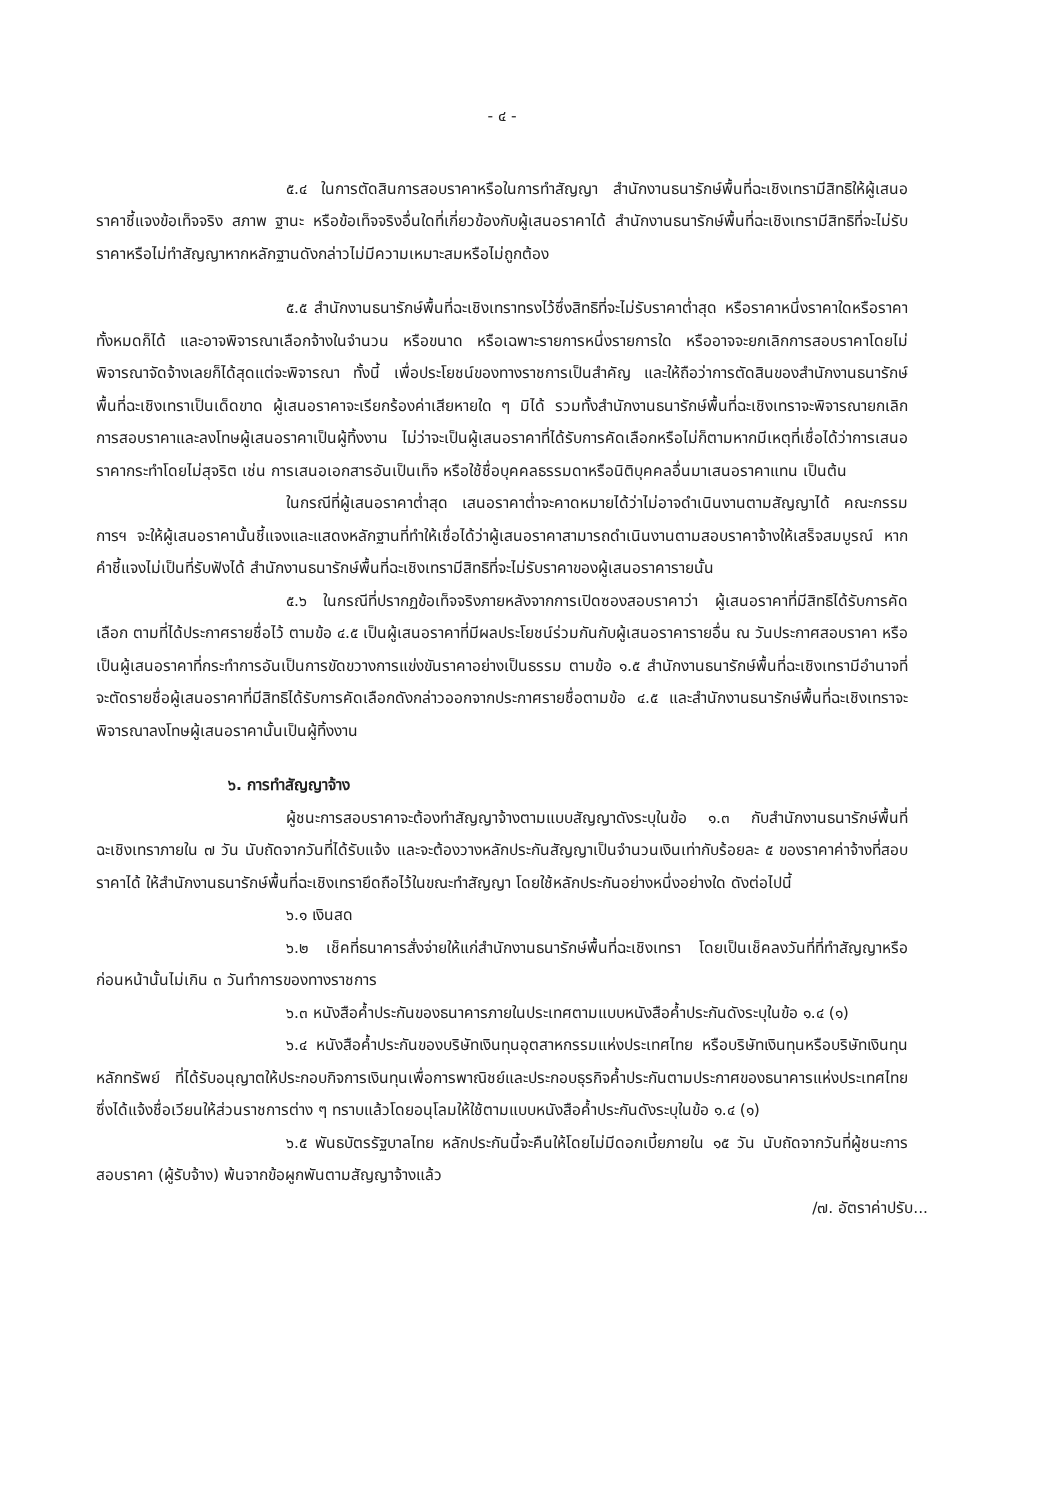- ๔ -
๕.๔ ในการตัดสินการสอบราคาหรือในการทำสัญญา สำนักงานธนารักษ์พื้นที่ฉะเชิงเทรามีสิทธิให้ผู้เสนอราคาชี้แจงข้อเท็จจริง สภาพ ฐานะ หรือข้อเท็จจริงอื่นใดที่เกี่ยวข้องกับผู้เสนอราคาได้ สำนักงานธนารักษ์พื้นที่ฉะเชิงเทรามีสิทธิที่จะไม่รับราคาหรือไม่ทำสัญญาหากหลักฐานดังกล่าวไม่มีความเหมาะสมหรือไม่ถูกต้อง
๕.๕ สำนักงานธนารักษ์พื้นที่ฉะเชิงเทราทรงไว้ซึ่งสิทธิที่จะไม่รับราคาต่ำสุด หรือราคาหนึ่งราคาใดหรือราคาทั้งหมดก็ได้ และอาจพิจารณาเลือกจ้างในจำนวน หรือขนาด หรือเฉพาะรายการหนึ่งรายการใด หรืออาจจะยกเลิกการสอบราคาโดยไม่พิจารณาจัดจ้างเลยก็ได้สุดแต่จะพิจารณา ทั้งนี้ เพื่อประโยชน์ของทางราชการเป็นสำคัญ และให้ถือว่าการตัดสินของสำนักงานธนารักษ์พื้นที่ฉะเชิงเทราเป็นเด็ดขาด ผู้เสนอราคาจะเรียกร้องค่าเสียหายใด ๆ มิได้ รวมทั้งสำนักงานธนารักษ์พื้นที่ฉะเชิงเทราจะพิจารณายกเลิกการสอบราคาและลงโทษผู้เสนอราคาเป็นผู้ทิ้งงาน ไม่ว่าจะเป็นผู้เสนอราคาที่ได้รับการคัดเลือกหรือไม่ก็ตามหากมีเหตุที่เชื่อได้ว่าการเสนอราคากระทำโดยไม่สุจริต เช่น การเสนอเอกสารอันเป็นเท็จ หรือใช้ชื่อบุคคลธรรมดาหรือนิติบุคคลอื่นมาเสนอราคาแทน เป็นต้น
ในกรณีที่ผู้เสนอราคาต่ำสุด เสนอราคาต่ำจะคาดหมายได้ว่าไม่อาจดำเนินงานตามสัญญาได้ คณะกรรมการฯ จะให้ผู้เสนอราคานั้นชี้แจงและแสดงหลักฐานที่ทำให้เชื่อได้ว่าผู้เสนอราคาสามารถดำเนินงานตามสอบราคาจ้างให้เสร็จสมบูรณ์ หากคำชี้แจงไม่เป็นที่รับฟังได้ สำนักงานธนารักษ์พื้นที่ฉะเชิงเทรามีสิทธิที่จะไม่รับราคาของผู้เสนอราคารายนั้น
๕.๖ ในกรณีที่ปรากฏข้อเท็จจริงภายหลังจากการเปิดซองสอบราคาว่า ผู้เสนอราคาที่มีสิทธิได้รับการคัดเลือก ตามที่ได้ประกาศรายชื่อไว้ ตามข้อ ๔.๕ เป็นผู้เสนอราคาที่มีผลประโยชน์ร่วมกันกับผู้เสนอราคารายอื่น ณ วันประกาศสอบราคา หรือเป็นผู้เสนอราคาที่กระทำการอันเป็นการขัดขวางการแข่งขันราคาอย่างเป็นธรรม ตามข้อ ๑.๕ สำนักงานธนารักษ์พื้นที่ฉะเชิงเทรามีอำนาจที่จะตัดรายชื่อผู้เสนอราคาที่มีสิทธิได้รับการคัดเลือกดังกล่าวออกจากประกาศรายชื่อตามข้อ ๔.๕ และสำนักงานธนารักษ์พื้นที่ฉะเชิงเทราจะพิจารณาลงโทษผู้เสนอราคานั้นเป็นผู้ทิ้งงาน
๖. การทำสัญญาจ้าง
ผู้ชนะการสอบราคาจะต้องทำสัญญาจ้างตามแบบสัญญาดังระบุในข้อ ๑.๓ กับสำนักงานธนารักษ์พื้นที่ฉะเชิงเทราภายใน ๗ วัน นับถัดจากวันที่ได้รับแจ้ง และจะต้องวางหลักประกันสัญญาเป็นจำนวนเงินเท่ากับร้อยละ ๕ ของราคาค่าจ้างที่สอบราคาได้ ให้สำนักงานธนารักษ์พื้นที่ฉะเชิงเทรายึดถือไว้ในขณะทำสัญญา โดยใช้หลักประกันอย่างหนึ่งอย่างใด ดังต่อไปนี้
๖.๑ เงินสด
๖.๒ เช็คที่ธนาคารสั่งจ่ายให้แก่สำนักงานธนารักษ์พื้นที่ฉะเชิงเทรา โดยเป็นเช็คลงวันที่ที่ทำสัญญาหรือก่อนหน้านั้นไม่เกิน ๓ วันทำการของทางราชการ
๖.๓ หนังสือค้ำประกันของธนาคารภายในประเทศตามแบบหนังสือค้ำประกันดังระบุในข้อ ๑.๔ (๑)
๖.๔ หนังสือค้ำประกันของบริษัทเงินทุนอุตสาหกรรมแห่งประเทศไทย หรือบริษัทเงินทุนหรือบริษัทเงินทุนหลักทรัพย์ ที่ได้รับอนุญาตให้ประกอบกิจการเงินทุนเพื่อการพาณิชย์และประกอบธุรกิจค้ำประกันตามประกาศของธนาคารแห่งประเทศไทย ซึ่งได้แจ้งชื่อเวียนให้ส่วนราชการต่าง ๆ ทราบแล้วโดยอนุโลมให้ใช้ตามแบบหนังสือค้ำประกันดังระบุในข้อ ๑.๔ (๑)
๖.๕ พันธบัตรรัฐบาลไทย หลักประกันนี้จะคืนให้โดยไม่มีดอกเบี้ยภายใน ๑๕ วัน นับถัดจากวันที่ผู้ชนะการสอบราคา (ผู้รับจ้าง) พ้นจากข้อผูกพันตามสัญญาจ้างแล้ว
/๗. อัตราค่าปรับ...